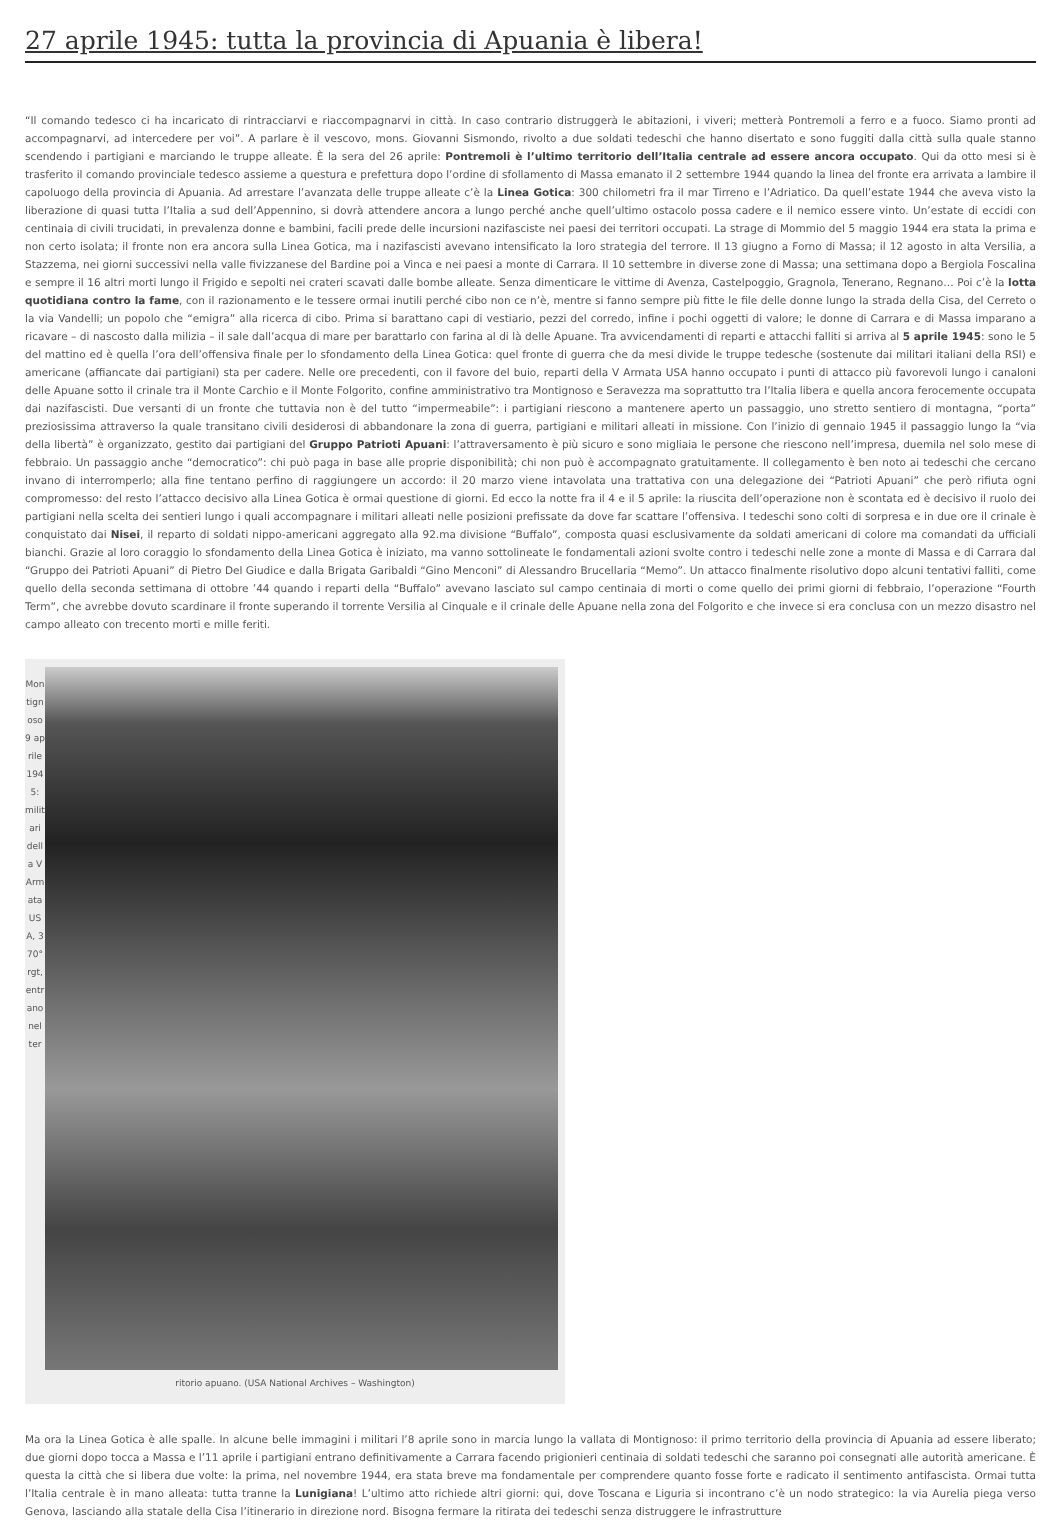27 aprile 1945: tutta la provincia di Apuania è libera!
“Il comando tedesco ci ha incaricato di rintracciarvi e riaccompagnarvi in città. In caso contrario distruggerà le abitazioni, i viveri; metterà Pontremoli a ferro e a fuoco. Siamo pronti ad accompagnarvi, ad intercedere per voi”. A parlare è il vescovo, mons. Giovanni Sismondo, rivolto a due soldati tedeschi che hanno disertato e sono fuggiti dalla città sulla quale stanno scendendo i partigiani e marciando le truppe alleate. È la sera del 26 aprile: Pontremoli è l’ultimo territorio dell’Italia centrale ad essere ancora occupato. Qui da otto mesi si è trasferito il comando provinciale tedesco assieme a questura e prefettura dopo l’ordine di sfollamento di Massa emanato il 2 settembre 1944 quando la linea del fronte era arrivata a lambire il capoluogo della provincia di Apuania. Ad arrestare l’avanzata delle truppe alleate c’è la Linea Gotica: 300 chilometri fra il mar Tirreno e l’Adriatico. Da quell’estate 1944 che aveva visto la liberazione di quasi tutta l’Italia a sud dell’Appennino, si dovrà attendere ancora a lungo perché anche quell’ultimo ostacolo possa cadere e il nemico essere vinto. Un’estate di eccidi con centinaia di civili trucidati, in prevalenza donne e bambini, facili prede delle incursioni nazifasciste nei paesi dei territori occupati. La strage di Mommio del 5 maggio 1944 era stata la prima e non certo isolata; il fronte non era ancora sulla Linea Gotica, ma i nazifascisti avevano intensificato la loro strategia del terrore. Il 13 giugno a Forno di Massa; il 12 agosto in alta Versilia, a Stazzema, nei giorni successivi nella valle fivizzanese del Bardine poi a Vinca e nei paesi a monte di Carrara. Il 10 settembre in diverse zone di Massa; una settimana dopo a Bergiola Foscalina e sempre il 16 altri morti lungo il Frigido e sepolti nei crateri scavati dalle bombe alleate. Senza dimenticare le vittime di Avenza, Castelpoggio, Gragnola, Tenerano, Regnano… Poi c’è la lotta quotidiana contro la fame, con il razionamento e le tessere ormai inutili perché cibo non ce n’è, mentre si fanno sempre più fitte le file delle donne lungo la strada della Cisa, del Cerreto o la via Vandelli; un popolo che “emigra” alla ricerca di cibo. Prima si barattano capi di vestiario, pezzi del corredo, infine i pochi oggetti di valore; le donne di Carrara e di Massa imparano a ricavare – di nascosto dalla milizia – il sale dall’acqua di mare per barattarlo con farina al di là delle Apuane. Tra avvicendamenti di reparti e attacchi falliti si arriva al 5 aprile 1945: sono le 5 del mattino ed è quella l’ora dell’offensiva finale per lo sfondamento della Linea Gotica: quel fronte di guerra che da mesi divide le truppe tedesche (sostenute dai militari italiani della RSI) e americane (affiancate dai partigiani) sta per cadere. Nelle ore precedenti, con il favore del buio, reparti della V Armata USA hanno occupato i punti di attacco più favorevoli lungo i canaloni delle Apuane sotto il crinale tra il Monte Carchio e il Monte Folgorito, confine amministrativo tra Montignoso e Seravezza ma soprattutto tra l’Italia libera e quella ancora ferocemente occupata dai nazifascisti. Due versanti di un fronte che tuttavia non è del tutto “impermeabile”: i partigiani riescono a mantenere aperto un passaggio, uno stretto sentiero di montagna, “porta” preziosissima attraverso la quale transitano civili desiderosi di abbandonare la zona di guerra, partigiani e militari alleati in missione. Con l’inizio di gennaio 1945 il passaggio lungo la “via della libertà” è organizzato, gestito dai partigiani del Gruppo Patrioti Apuani: l’attraversamento è più sicuro e sono migliaia le persone che riescono nell’impresa, duemila nel solo mese di febbraio. Un passaggio anche “democratico”: chi può paga in base alle proprie disponibilità; chi non può è accompagnato gratuitamente. Il collegamento è ben noto ai tedeschi che cercano invano di interromperlo; alla fine tentano perfino di raggiungere un accordo: il 20 marzo viene intavolata una trattativa con una delegazione dei “Patrioti Apuani” che però rifiuta ogni compromesso: del resto l’attacco decisivo alla Linea Gotica è ormai questione di giorni. Ed ecco la notte fra il 4 e il 5 aprile: la riuscita dell’operazione non è scontata ed è decisivo il ruolo dei partigiani nella scelta dei sentieri lungo i quali accompagnare i militari alleati nelle posizioni prefissate da dove far scattare l’offensiva. I tedeschi sono colti di sorpresa e in due ore il crinale è conquistato dai Nisei, il reparto di soldati nippo-americani aggregato alla 92.ma divisione “Buffalo”, composta quasi esclusivamente da soldati americani di colore ma comandati da ufficiali bianchi. Grazie al loro coraggio lo sfondamento della Linea Gotica è iniziato, ma vanno sottolineate le fondamentali azioni svolte contro i tedeschi nelle zone a monte di Massa e di Carrara dal “Gruppo dei Patrioti Apuani” di Pietro Del Giudice e dalla Brigata Garibaldi “Gino Menconi” di Alessandro Brucellaria “Memo”. Un attacco finalmente risolutivo dopo alcuni tentativi falliti, come quello della seconda settimana di ottobre ’44 quando i reparti della “Buffalo” avevano lasciato sul campo centinaia di morti o come quello dei primi giorni di febbraio, l’operazione “Fourth Term”, che avrebbe dovuto scardinare il fronte superando il torrente Versilia al Cinquale e il crinale delle Apuane nella zona del Folgorito e che invece si era conclusa con un mezzo disastro nel campo alleato con trecento morti e mille feriti.
Montignoso 9 aprile 1945: militari della V Armata USA, 370° rgt, entrano nel ter
ritorio apuano. (USA National Archives – Washington)
Ma ora la Linea Gotica è alle spalle. In alcune belle immagini i militari l’8 aprile sono in marcia lungo la vallata di Montignoso: il primo territorio della provincia di Apuania ad essere liberato; due giorni dopo tocca a Massa e l’11 aprile i partigiani entrano definitivamente a Carrara facendo prigionieri centinaia di soldati tedeschi che saranno poi consegnati alle autorità americane. È questa la città che si libera due volte: la prima, nel novembre 1944, era stata breve ma fondamentale per comprendere quanto fosse forte e radicato il sentimento antifascista. Ormai tutta l’Italia centrale è in mano alleata: tutta tranne la Lunigiana! L’ultimo atto richiede altri giorni: qui, dove Toscana e Liguria si incontrano c’è un nodo strategico: la via Aurelia piega verso Genova, lasciando alla statale della Cisa l’itinerario in direzione nord. Bisogna fermare la ritirata dei tedeschi senza distruggere le infrastrutture